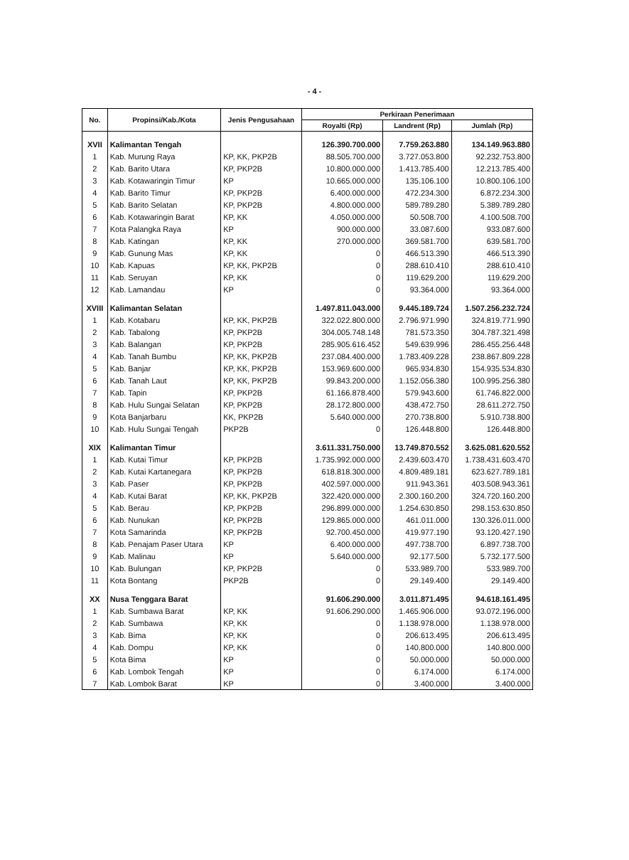- 4 -
| No. | Propinsi/Kab./Kota | Jenis Pengusahaan | Perkiraan Penerimaan | | |
| --- | --- | --- | --- | --- | --- |
| | | | Royalti (Rp) | Landrent (Rp) | Jumlah (Rp) |
| XVII | Kalimantan Tengah | | 126.390.700.000 | 7.759.263.880 | 134.149.963.880 |
| 1 | Kab. Murung Raya | KP, KK, PKP2B | 88.505.700.000 | 3.727.053.800 | 92.232.753.800 |
| 2 | Kab. Barito Utara | KP, PKP2B | 10.800.000.000 | 1.413.785.400 | 12.213.785.400 |
| 3 | Kab. Kotawaringin Timur | KP | 10.665.000.000 | 135.106.100 | 10.800.106.100 |
| 4 | Kab. Barito Timur | KP, PKP2B | 6.400.000.000 | 472.234.300 | 6.872.234.300 |
| 5 | Kab. Barito Selatan | KP, PKP2B | 4.800.000.000 | 589.789.280 | 5.389.789.280 |
| 6 | Kab. Kotawaringin Barat | KP, KK | 4.050.000.000 | 50.508.700 | 4.100.508.700 |
| 7 | Kota Palangka Raya | KP | 900.000.000 | 33.087.600 | 933.087.600 |
| 8 | Kab. Katingan | KP, KK | 270.000.000 | 369.581.700 | 639.581.700 |
| 9 | Kab. Gunung Mas | KP, KK | 0 | 466.513.390 | 466.513.390 |
| 10 | Kab. Kapuas | KP, KK, PKP2B | 0 | 288.610.410 | 288.610.410 |
| 11 | Kab. Seruyan | KP, KK | 0 | 119.629.200 | 119.629.200 |
| 12 | Kab. Lamandau | KP | 0 | 93.364.000 | 93.364.000 |
| XVIII | Kalimantan Selatan | | 1.497.811.043.000 | 9.445.189.724 | 1.507.256.232.724 |
| 1 | Kab. Kotabaru | KP, KK, PKP2B | 322.022.800.000 | 2.796.971.990 | 324.819.771.990 |
| 2 | Kab. Tabalong | KP, PKP2B | 304.005.748.148 | 781.573.350 | 304.787.321.498 |
| 3 | Kab. Balangan | KP, PKP2B | 285.905.616.452 | 549.639.996 | 286.455.256.448 |
| 4 | Kab. Tanah Bumbu | KP, KK, PKP2B | 237.084.400.000 | 1.783.409.228 | 238.867.809.228 |
| 5 | Kab. Banjar | KP, KK, PKP2B | 153.969.600.000 | 965.934.830 | 154.935.534.830 |
| 6 | Kab. Tanah Laut | KP, KK, PKP2B | 99.843.200.000 | 1.152.056.380 | 100.995.256.380 |
| 7 | Kab. Tapin | KP, PKP2B | 61.166.878.400 | 579.943.600 | 61.746.822.000 |
| 8 | Kab. Hulu Sungai Selatan | KP, PKP2B | 28.172.800.000 | 438.472.750 | 28.611.272.750 |
| 9 | Kota Banjarbaru | KK, PKP2B | 5.640.000.000 | 270.738.800 | 5.910.738.800 |
| 10 | Kab. Hulu Sungai Tengah | PKP2B | 0 | 126.448.800 | 126.448.800 |
| XIX | Kalimantan Timur | | 3.611.331.750.000 | 13.749.870.552 | 3.625.081.620.552 |
| 1 | Kab. Kutai Timur | KP, PKP2B | 1.735.992.000.000 | 2.439.603.470 | 1.738.431.603.470 |
| 2 | Kab. Kutai Kartanegara | KP, PKP2B | 618.818.300.000 | 4.809.489.181 | 623.627.789.181 |
| 3 | Kab. Paser | KP, PKP2B | 402.597.000.000 | 911.943.361 | 403.508.943.361 |
| 4 | Kab. Kutai Barat | KP, KK, PKP2B | 322.420.000.000 | 2.300.160.200 | 324.720.160.200 |
| 5 | Kab. Berau | KP, PKP2B | 296.899.000.000 | 1.254.630.850 | 298.153.630.850 |
| 6 | Kab. Nunukan | KP, PKP2B | 129.865.000.000 | 461.011.000 | 130.326.011.000 |
| 7 | Kota Samarinda | KP, PKP2B | 92.700.450.000 | 419.977.190 | 93.120.427.190 |
| 8 | Kab. Penajam Paser Utara | KP | 6.400.000.000 | 497.738.700 | 6.897.738.700 |
| 9 | Kab. Malinau | KP | 5.640.000.000 | 92.177.500 | 5.732.177.500 |
| 10 | Kab. Bulungan | KP, PKP2B | 0 | 533.989.700 | 533.989.700 |
| 11 | Kota Bontang | PKP2B | 0 | 29.149.400 | 29.149.400 |
| XX | Nusa Tenggara Barat | | 91.606.290.000 | 3.011.871.495 | 94.618.161.495 |
| 1 | Kab. Sumbawa Barat | KP, KK | 91.606.290.000 | 1.465.906.000 | 93.072.196.000 |
| 2 | Kab. Sumbawa | KP, KK | 0 | 1.138.978.000 | 1.138.978.000 |
| 3 | Kab. Bima | KP, KK | 0 | 206.613.495 | 206.613.495 |
| 4 | Kab. Dompu | KP, KK | 0 | 140.800.000 | 140.800.000 |
| 5 | Kota Bima | KP | 0 | 50.000.000 | 50.000.000 |
| 6 | Kab. Lombok Tengah | KP | 0 | 6.174.000 | 6.174.000 |
| 7 | Kab. Lombok Barat | KP | 0 | 3.400.000 | 3.400.000 |